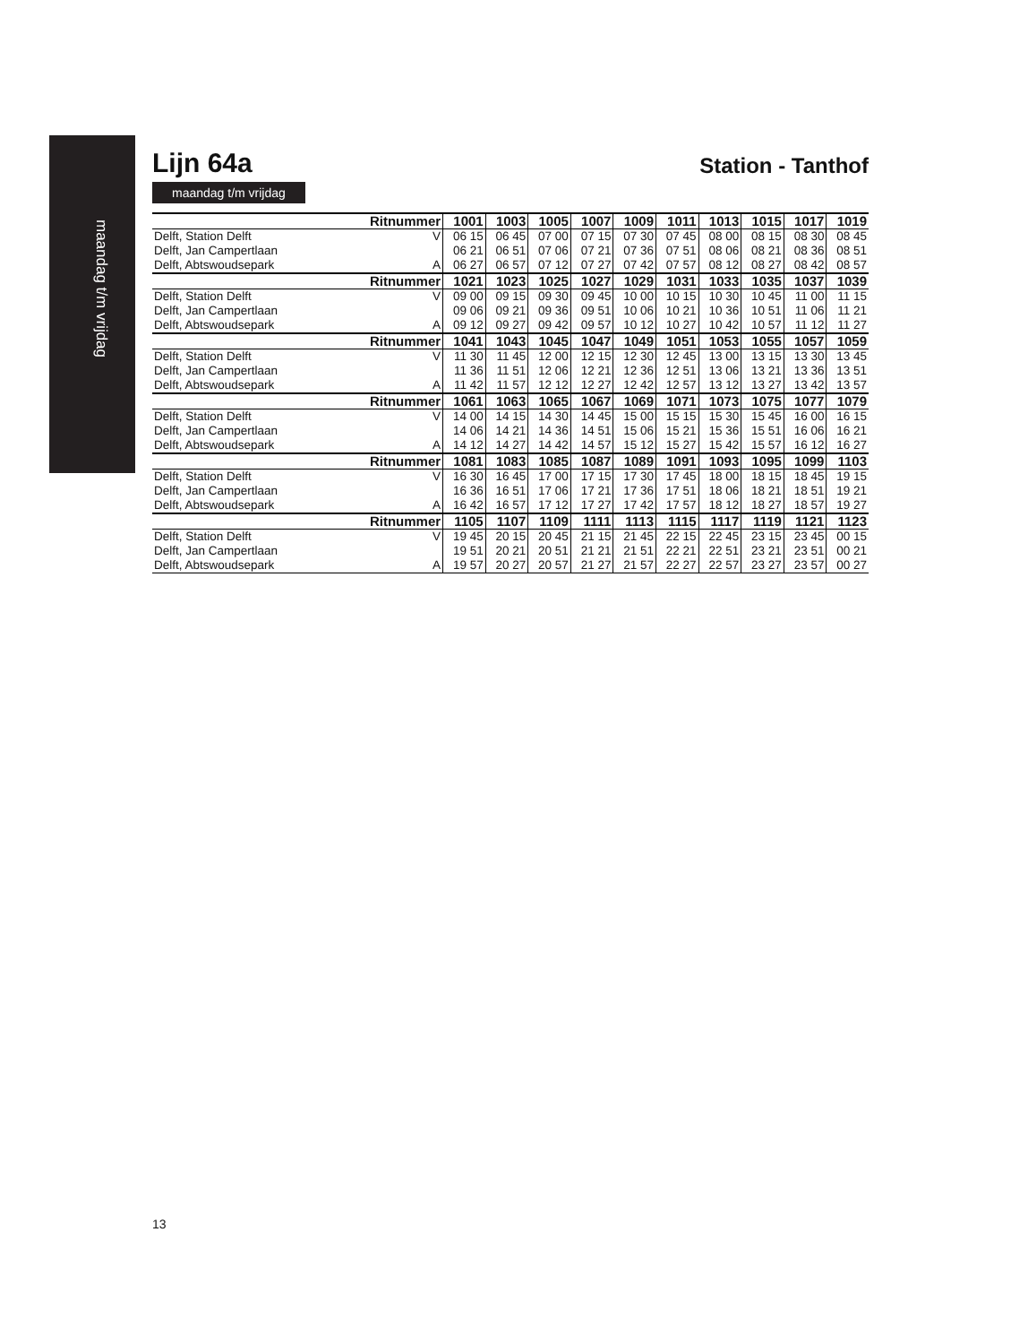maandag t/m vrijdag
Lijn 64a
Station - Tanthof
maandag t/m vrijdag
| Ritnummer | | | 1001 | 1003 | 1005 | 1007 | 1009 | 1011 | 1013 | 1015 | 1017 | 1019 |
| --- | --- | --- | --- | --- | --- | --- | --- | --- | --- | --- | --- | --- |
| Delft, Station Delft | | V | 06 15 | 06 45 | 07 00 | 07 15 | 07 30 | 07 45 | 08 00 | 08 15 | 08 30 | 08 45 |
| Delft, Jan Campertlaan | | | 06 21 | 06 51 | 07 06 | 07 21 | 07 36 | 07 51 | 08 06 | 08 21 | 08 36 | 08 51 |
| Delft, Abtswoudsepark | | A | 06 27 | 06 57 | 07 12 | 07 27 | 07 42 | 07 57 | 08 12 | 08 27 | 08 42 | 08 57 |
| Ritnummer | | | 1021 | 1023 | 1025 | 1027 | 1029 | 1031 | 1033 | 1035 | 1037 | 1039 |
| Delft, Station Delft | | V | 09 00 | 09 15 | 09 30 | 09 45 | 10 00 | 10 15 | 10 30 | 10 45 | 11 00 | 11 15 |
| Delft, Jan Campertlaan | | | 09 06 | 09 21 | 09 36 | 09 51 | 10 06 | 10 21 | 10 36 | 10 51 | 11 06 | 11 21 |
| Delft, Abtswoudsepark | | A | 09 12 | 09 27 | 09 42 | 09 57 | 10 12 | 10 27 | 10 42 | 10 57 | 11 12 | 11 27 |
| Ritnummer | | | 1041 | 1043 | 1045 | 1047 | 1049 | 1051 | 1053 | 1055 | 1057 | 1059 |
| Delft, Station Delft | | V | 11 30 | 11 45 | 12 00 | 12 15 | 12 30 | 12 45 | 13 00 | 13 15 | 13 30 | 13 45 |
| Delft, Jan Campertlaan | | | 11 36 | 11 51 | 12 06 | 12 21 | 12 36 | 12 51 | 13 06 | 13 21 | 13 36 | 13 51 |
| Delft, Abtswoudsepark | | A | 11 42 | 11 57 | 12 12 | 12 27 | 12 42 | 12 57 | 13 12 | 13 27 | 13 42 | 13 57 |
| Ritnummer | | | 1061 | 1063 | 1065 | 1067 | 1069 | 1071 | 1073 | 1075 | 1077 | 1079 |
| Delft, Station Delft | | V | 14 00 | 14 15 | 14 30 | 14 45 | 15 00 | 15 15 | 15 30 | 15 45 | 16 00 | 16 15 |
| Delft, Jan Campertlaan | | | 14 06 | 14 21 | 14 36 | 14 51 | 15 06 | 15 21 | 15 36 | 15 51 | 16 06 | 16 21 |
| Delft, Abtswoudsepark | | A | 14 12 | 14 27 | 14 42 | 14 57 | 15 12 | 15 27 | 15 42 | 15 57 | 16 12 | 16 27 |
| Ritnummer | | | 1081 | 1083 | 1085 | 1087 | 1089 | 1091 | 1093 | 1095 | 1099 | 1103 |
| Delft, Station Delft | | V | 16 30 | 16 45 | 17 00 | 17 15 | 17 30 | 17 45 | 18 00 | 18 15 | 18 45 | 19 15 |
| Delft, Jan Campertlaan | | | 16 36 | 16 51 | 17 06 | 17 21 | 17 36 | 17 51 | 18 06 | 18 21 | 18 51 | 19 21 |
| Delft, Abtswoudsepark | | A | 16 42 | 16 57 | 17 12 | 17 27 | 17 42 | 17 57 | 18 12 | 18 27 | 18 57 | 19 27 |
| Ritnummer | | | 1105 | 1107 | 1109 | 1111 | 1113 | 1115 | 1117 | 1119 | 1121 | 1123 |
| Delft, Station Delft | | V | 19 45 | 20 15 | 20 45 | 21 15 | 21 45 | 22 15 | 22 45 | 23 15 | 23 45 | 00 15 |
| Delft, Jan Campertlaan | | | 19 51 | 20 21 | 20 51 | 21 21 | 21 51 | 22 21 | 22 51 | 23 21 | 23 51 | 00 21 |
| Delft, Abtswoudsepark | | A | 19 57 | 20 27 | 20 57 | 21 27 | 21 57 | 22 27 | 22 57 | 23 27 | 23 57 | 00 27 |
13